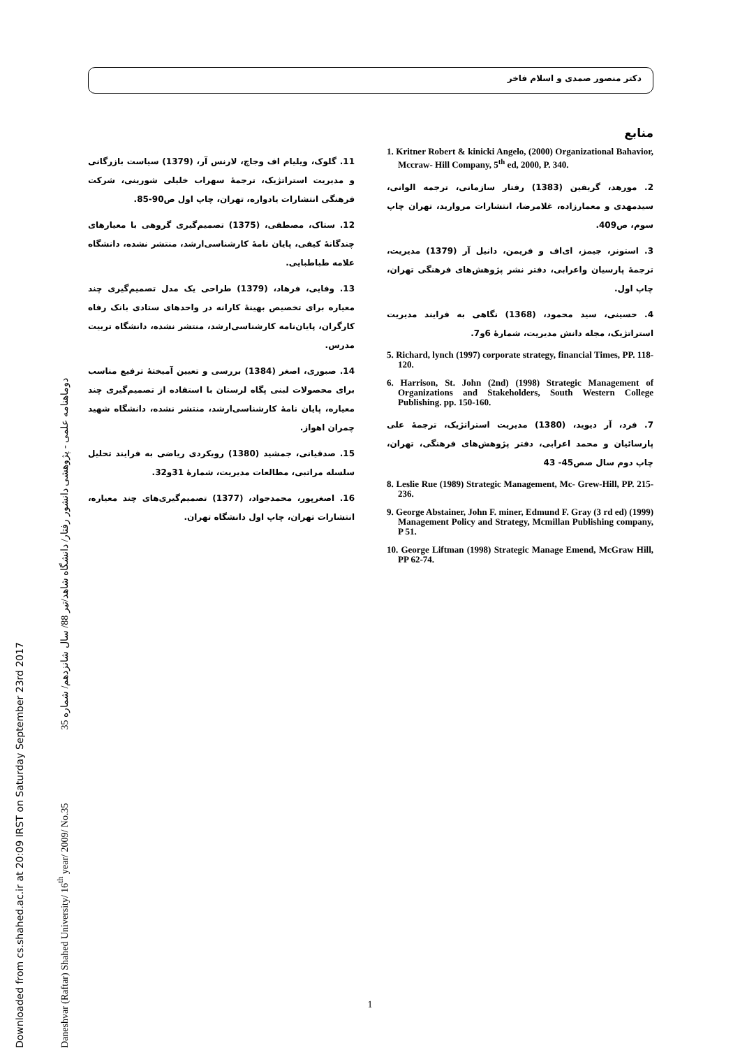Downloaded from cs.shahed.ac.ir at 20:09 IRST on Saturday September 23rd 2017
Daneshvar (Raftar) Shahed University/ 16<sup>th</sup> year/ 2009/ No.35 35 دوماهنامه علمی - پژوهشی دانشور رفتار/ دانشگاه شاهد/تیر 88/ سال شانزدهم/ شماره
دکتر منصور صمدی و اسلام فاخر
منابع
1. Kritner Robert & kinicki Angelo, (2000) Organizational Bahavior, Mccraw- Hill Company, 5<sup>th</sup> ed, 2000, P. 340.
2. مورهد، گریفین (1383) رفتار سازمانی، ترجمه الوانی، سیدمهدی و معمارزاده، غلامرضا، انتشارات مروارید، تهران چاپ سوم، ص409.
3. استونر، جیمز، ای‌اف و فریمن، دانیل آر (1379) مدیریت، ترجمهٔ پارسیان واعرابی، دفتر نشر پژوهش‌های فرهنگی تهران، چاپ اول.
4. حسینی، سید محمود، (1368) نگاهی به فرایند مدیریت استراتژیک، مجله دانش مدیریت، شمارهٔ 6و7.
5. Richard, lynch (1997) corporate strategy, financial Times, PP. 118- 120.
6. Harrison, St. John (2nd) (1998) Strategic Management of Organizations and Stakeholders, South Western College Publishing. pp. 150-160.
7. فرد، آر دیوید، (1380) مدیریت استراتژیک، ترجمهٔ علی پارسائیان و محمد اعرابی، دفتر پژوهش‌های فرهنگی، تهران، چاپ دوم سال صص45- 43
8. Leslie Rue (1989) Strategic Management, Mc- Grew-Hill, PP. 215-236.
9. George Abstainer, John F. miner, Edmund F. Gray (3 rd ed) (1999) Management Policy and Strategy, Mcmillan Publishing company, P 51.
10. George Liftman (1998) Strategic Manage Emend, McGraw Hill, PP 62-74.
11. گلوک، ویلیام اف وجاچ، لارنس آر، (1379) سیاست بازرگانی و مدیریت استراتژیک، ترجمهٔ سهراب خلیلی شورینی، شرکت فرهنگی انتشارات یادواره، تهران، چاپ اول ص90-85.
12. ستاک، مصطفی، (1375) تصمیم‌گیری گروهی با معیارهای چندگانهٔ کیفی، پایان نامهٔ کارشناسی‌ارشد، منتشر نشده، دانشگاه علامه طباطبایی.
13. وفایی، فرهاد، (1379) طراحی یک مدل تصمیم‌گیری چند معیاره برای تخصیص بهینهٔ کارانه در واحدهای ستادی بانک رفاه کارگران، پایان‌نامه کارشناسی‌ارشد، منتشر نشده، دانشگاه تربیت مدرس.
14. صبوری، اصغر (1384) بررسی و تعیین آمیختهٔ ترفیع مناسب برای محصولات لبنی پگاه لرستان با استفاده از تصمیم‌گیری چند معیاره، پایان نامهٔ کارشناسی‌ارشد، منتشر نشده، دانشگاه شهید چمران اهواز.
15. صدقیانی، جمشید (1380) رویکردی ریاضی به فرایند تحلیل سلسله مراتبی، مطالعات مدیریت، شمارهٔ 31و32.
16. اصغرپور، محمدجواد، (1377) تصمیم‌گیری‌های چند معیاره، انتشارات تهران، چاپ اول دانشگاه تهران.
1